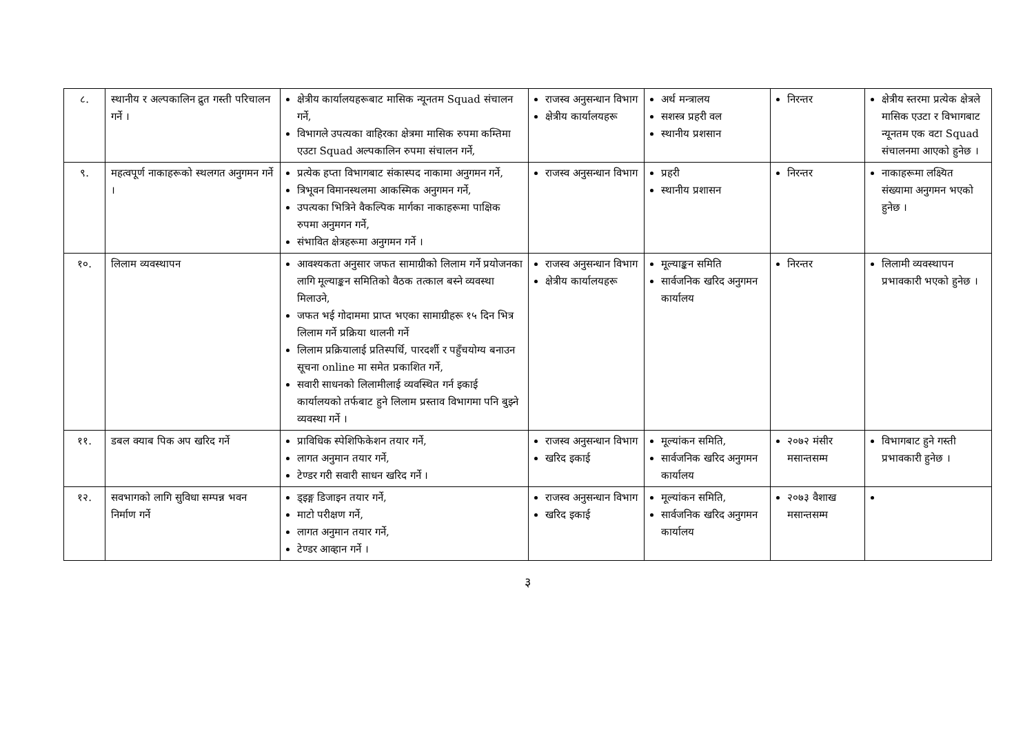| ८. | स्थानीय र अल्पकालिन द्रुत गस्ती परिचालन गर्ने । | क्षेत्रीय कार्यालयहरूबाट मासिक न्यूनतम Squad संचालन गर्ने, विभागले उपत्यका वाहिरका क्षेत्रमा मासिक रुपमा कम्तिमा एउटा Squad अल्पकालिन रुपमा संचालन गर्ने, | राजस्व अनुसन्धान विभाग क्षेत्रीय कार्यालयहरू | अर्थ मन्त्रालय सशस्त्र प्रहरी वल स्थानीय प्रशसान | निरन्तर | क्षेत्रीय स्तरमा प्रत्येक क्षेत्रले मासिक एउटा र विभागबाट न्यूनतम एक वटा Squad संचालनमा आएको हुनेछ । |
| ९. | महत्वपूर्ण नाकाहरूको स्थलगत अनुगमन गर्ने । | प्रत्येक हप्ता विभागबाट संकास्पद नाकामा अनुगमन गर्ने, त्रिभूवन विमानस्थलमा आकस्मिक अनुगमन गर्ने, उपत्यका भित्रिने वैकल्पिक मार्गका नाकाहरूमा पाक्षिक रुपमा अनुमगन गर्ने, संभावित क्षेत्रहरूमा अनुगमन गर्ने । | राजस्व अनुसन्धान विभाग | प्रहरी स्थानीय प्रशासन | निरन्तर | नाकाहरूमा लक्ष्यित संख्यामा अनुगमन भएको हुनेछ । |
| १०. | लिलाम व्यवस्थापन | आवश्यकता अनुसार जफत सामाग्रीको लिलाम गर्ने प्रयोजनका लागि मूल्याङ्कन समितिको वैठक तत्काल बस्ने व्यवस्था मिलाउने, जफत भई गोदाममा प्राप्त भएका सामाग्रीहरू १५ दिन भित्र लिलाम गर्ने प्रक्रिया थालनी गर्ने लिलाम प्रक्रियालाई प्रतिस्पर्धि, पारदर्शी र पहुँचयोग्य बनाउन सूचना online मा समेत प्रकाशित गर्ने, सवारी साधनको लिलामीलाई व्यवस्थित गर्न इकाई कार्यालयको तर्फबाट हुने लिलाम प्रस्ताव विभागमा पनि बुझ्ने व्यवस्था गर्ने । | राजस्व अनुसन्धान विभाग क्षेत्रीय कार्यालयहरू | मूल्याङ्कन समिति सार्वजनिक खरिद अनुगमन कार्यालय | निरन्तर | लिलामी व्यवस्थापन प्रभावकारी भएको हुनेछ । |
| ११. | डबल क्याब पिक अप खरिद गर्ने | प्राविधिक स्पेशिफिकेशन तयार गर्ने, लागत अनुमान तयार गर्ने, टेण्डर गरी सवारी साधन खरिद गर्ने । | राजस्व अनुसन्धान विभाग खरिद इकाई | मूल्यांकन समिति, सार्वजनिक खरिद अनुगमन कार्यालय | २०७२ मंसीर मसान्तसम्म | विभागबाट हुने गस्ती प्रभावकारी हुनेछ । |
| १२. | सवभागको लागि सुविधा सम्पन्न भवन निर्माण गर्ने | ड्इङ्ग डिजाइन तयार गर्ने, माटो परीक्षण गर्ने, लागत अनुमान तयार गर्ने, टेण्डर आव्हान गर्ने । | राजस्व अनुसन्धान विभाग खरिद इकाई | मूल्यांकन समिति, सार्वजनिक खरिद अनुगमन कार्यालय | २०७३ वैशाख मसान्तसम्म | |
३